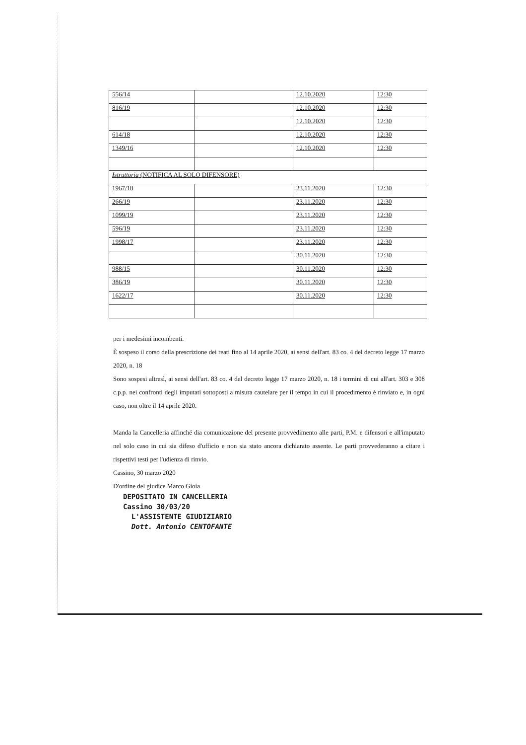| 556/14 | | 12.10.2020 | 12:30 |
| 816/19 | | 12.10.2020 | 12:30 |
| | | 12.10.2020 | 12:30 |
| 614/18 | | 12.10.2020 | 12:30 |
| 1349/16 | | 12.10.2020 | 12:30 |
| Istruttoria (NOTIFICA AL SOLO DIFENSORE) | | | |
| 1967/18 | | 23.11.2020 | 12:30 |
| 266/19 | | 23.11.2020 | 12:30 |
| 1099/19 | | 23.11.2020 | 12:30 |
| 596/19 | | 23.11.2020 | 12:30 |
| 1998/17 | | 23.11.2020 | 12:30 |
| | | 30.11.2020 | 12:30 |
| 988/15 | | 30.11.2020 | 12:30 |
| 386/19 | | 30.11.2020 | 12:30 |
| 1622/17 | | 30.11.2020 | 12:30 |
per i medesimi incombenti.
È sospeso il corso della prescrizione dei reati fino al 14 aprile 2020, ai sensi dell'art. 83 co. 4 del decreto legge 17 marzo 2020, n. 18
Sono sospesi altresì, ai sensi dell'art. 83 co. 4 del decreto legge 17 marzo 2020, n. 18 i termini di cui all'art. 303 e 308 c.p.p. nei confronti degli imputati sottoposti a misura cautelare per il tempo in cui il procedimento è rinviato e, in ogni caso, non oltre il 14 aprile 2020.
Manda la Cancelleria affinché dia comunicazione del presente provvedimento alle parti, P.M. e difensori e all'imputato nel solo caso in cui sia difeso d'ufficio e non sia stato ancora dichiarato assente. Le parti provvederanno a citare i rispettivi testi per l'udienza di rinvio.
Cassino, 30 marzo 2020
D'ordine del giudice Marco Gioia
DEPOSITATO IN CANCELLERIA
Cassino 30/03/20
L'ASSISTENTE GIUDIZIARIO
Dott. Antonio CENTOFANTE